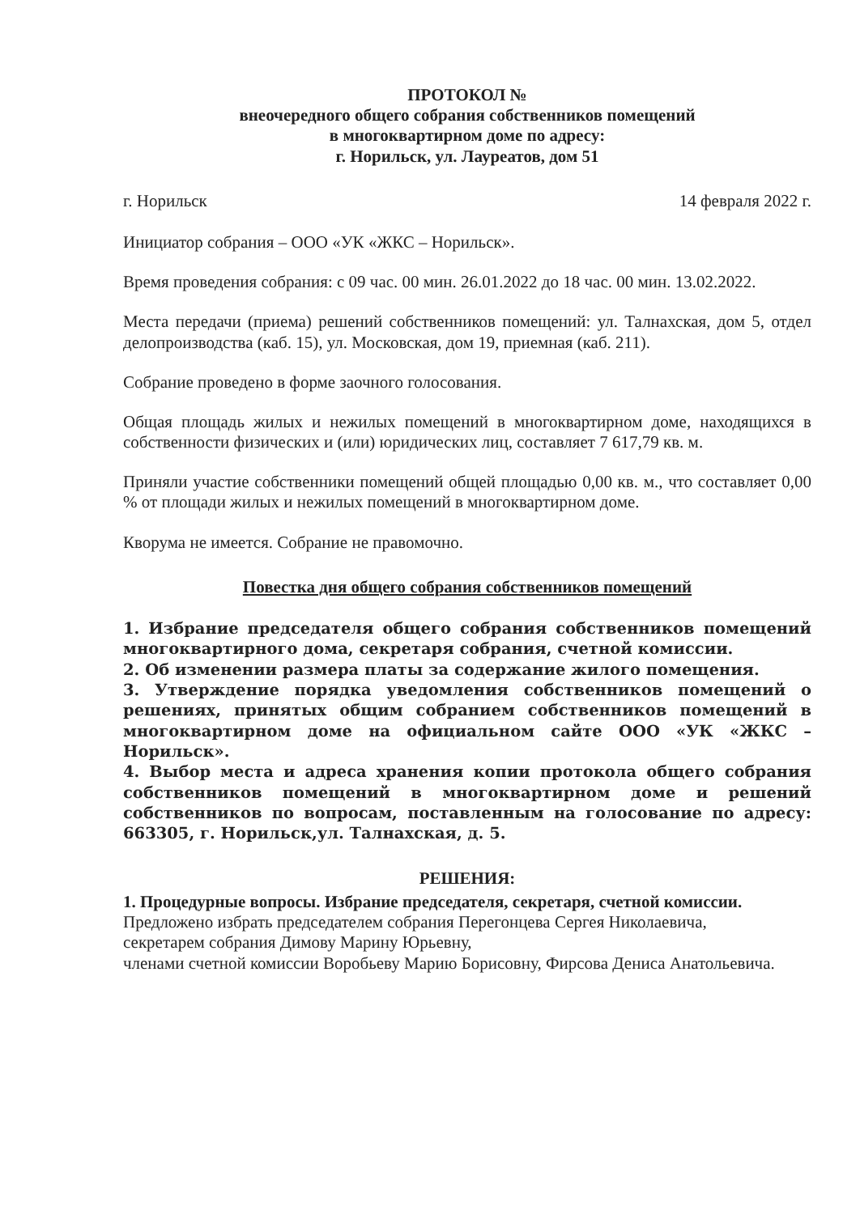ПРОТОКОЛ №
внеочередного общего собрания собственников помещений
в многоквартирном доме по адресу:
г. Норильск, ул. Лауреатов, дом 51
г. Норильск 14 февраля 2022 г.
Инициатор собрания – ООО «УК «ЖКС – Норильск».
Время проведения собрания: с 09 час. 00 мин. 26.01.2022 до 18 час. 00 мин. 13.02.2022.
Места передачи (приема) решений собственников помещений: ул. Талнахская, дом 5, отдел делопроизводства (каб. 15), ул. Московская, дом 19, приемная (каб. 211).
Собрание проведено в форме заочного голосования.
Общая площадь жилых и нежилых помещений в многоквартирном доме, находящихся в собственности физических и (или) юридических лиц, составляет 7 617,79 кв. м.
Приняли участие собственники помещений общей площадью 0,00 кв. м., что составляет 0,00 % от площади жилых и нежилых помещений в многоквартирном доме.
Кворума не имеется. Собрание не правомочно.
Повестка дня общего собрания собственников помещений
1. Избрание председателя общего собрания собственников помещений многоквартирного дома, секретаря собрания, счетной комиссии.
2. Об изменении размера платы за содержание жилого помещения.
3. Утверждение порядка уведомления собственников помещений о решениях, принятых общим собранием собственников помещений в многоквартирном доме на официальном сайте ООО «УК «ЖКС – Норильск».
4. Выбор места и адреса хранения копии протокола общего собрания собственников помещений в многоквартирном доме и решений собственников по вопросам, поставленным на голосование по адресу: 663305, г. Норильск,ул. Талнахская, д. 5.
РЕШЕНИЯ:
1. Процедурные вопросы. Избрание председателя, секретаря, счетной комиссии.
Предложено избрать председателем собрания Перегонцева Сергея Николаевича,
секретарем собрания Димову Марину Юрьевну,
членами счетной комиссии Воробьеву Марию Борисовну, Фирсова Дениса Анатольевича.